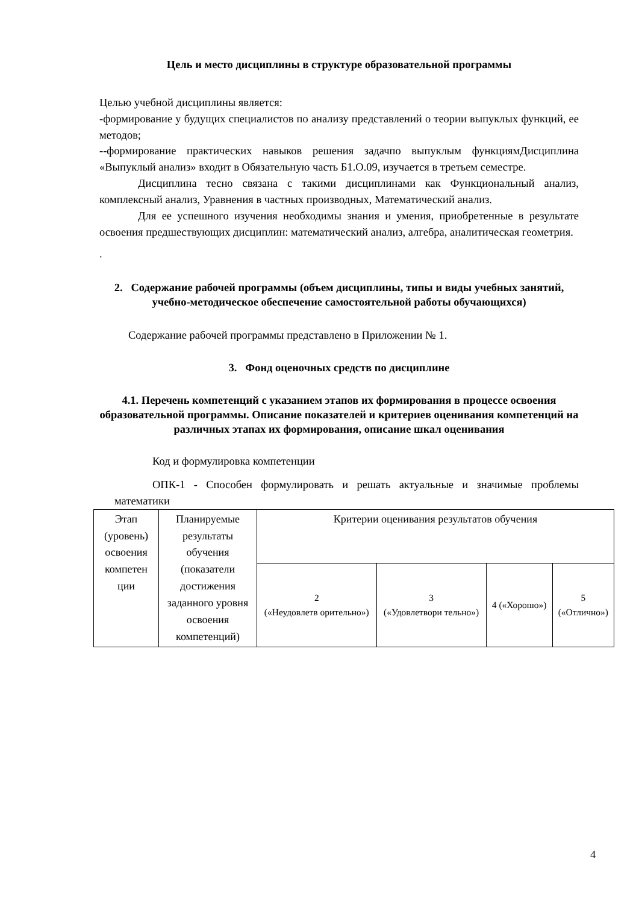Цель и место дисциплины в структуре образовательной программы
Целью учебной дисциплины является:
-формирование у будущих специалистов по анализу представлений о теории выпуклых функций, ее методов;
--формирование практических навыков решения задачпо выпуклым функциямДисциплина «Выпуклый анализ» входит в Обязательную часть Б1.О.09, изучается в третьем семестре.
Дисциплина тесно связана с такими дисциплинами как Функциональный анализ, комплексный анализ, Уравнения в частных производных, Математический анализ.
Для ее успешного изучения необходимы знания и умения, приобретенные в результате освоения предшествующих дисциплин: математический анализ, алгебра, аналитическая геометрия.
.
2. Содержание рабочей программы (объем дисциплины, типы и виды учебных занятий, учебно-методическое обеспечение самостоятельной работы обучающихся)
Содержание рабочей программы представлено в Приложении № 1.
3. Фонд оценочных средств по дисциплине
4.1. Перечень компетенций с указанием этапов их формирования в процессе освоения образовательной программы. Описание показателей и критериев оценивания компетенций на различных этапах их формирования, описание шкал оценивания
Код и формулировка компетенции
ОПК-1 - Способен формулировать и решать актуальные и значимые проблемы математики
| Этап (уровень) освоения компетен ции | Планируемые результаты обучения (показатели достижения заданного уровня освоения компетенций) | Критерии оценивания результатов обучения | | | |
| --- | --- | --- | --- | --- | --- |
| | | 2 («Неудовлетв орительно») | 3 («Удовлетвори тельно») | 4 («Хорошо») | 5 («Отлично») |
4